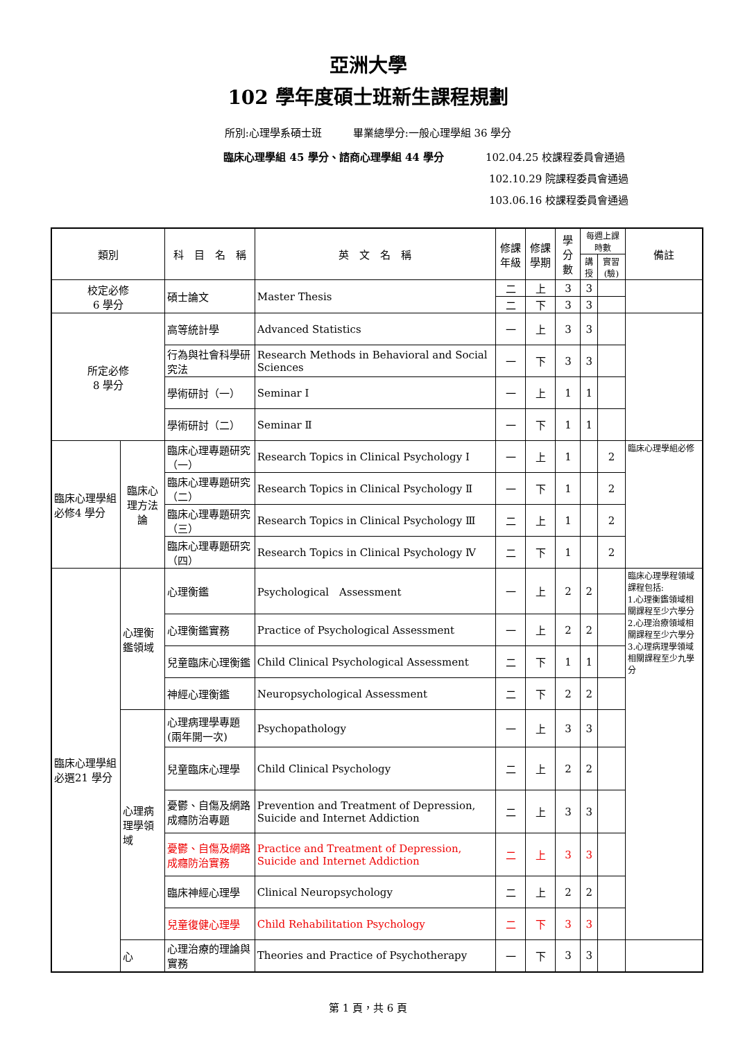亞洲大學
102 學年度碩士班新生課程規劃
所別:心理學系碩士班　　　畢業總學分:一般心理學組 36 學分
臨床心理學組 45 學分、諮商心理學組 44 學分 102.04.25 校課程委員會通過
102.10.29 院課程委員會通過
103.06.16 校課程委員會通過
| 類別 | | 科 目 名 稱 | 英 文 名 稱 | 修課年級 | 修課學期 | 學分數 | 每週上課時數 | | 備註 |
| --- | --- | --- | --- | --- | --- | --- | --- | --- | --- |
| | | | | | | | 講授 | 實習(驗) | |
| 校定必修 6 學分 | | 碩士論文 | Master Thesis | 二 | 上 | 3 | 3 | | |
| | | | | 二 | 下 | 3 | 3 | | |
| 所定必修 8 學分 | | 高等統計學 | Advanced Statistics | 一 | 上 | 3 | 3 | | |
| | | 行為與社會科學研究法 | Research Methods in Behavioral and Social Sciences | 一 | 下 | 3 | 3 | | |
| | | 學術研討（一） | Seminar Ⅰ | 一 | 上 | 1 | 1 | | |
| | | 學術研討（二） | Seminar Ⅱ | 一 | 下 | 1 | 1 | | |
| 臨床心理學組必修4 學分 | 臨床心理方法論 | 臨床心理專題研究（一） | Research Topics in Clinical Psychology Ⅰ | 一 | 上 | 1 | | 2 | 臨床心理學組必修 |
| | | 臨床心理專題研究（二） | Research Topics in Clinical Psychology Ⅱ | 一 | 下 | 1 | | 2 | |
| | | 臨床心理專題研究（三） | Research Topics in Clinical Psychology Ⅲ | 二 | 上 | 1 | | 2 | |
| | | 臨床心理專題研究（四） | Research Topics in Clinical Psychology Ⅳ | 二 | 下 | 1 | | 2 | |
| 臨床心理學組必選21 學分 | 心理衡鑑領域 | 心理衡鑑 | Psychological Assessment | 一 | 上 | 2 | 2 | | 臨床心理學程領域課程包括: 1.心理衡鑑領域相關課程至少六學分 2.心理治療領域相關課程至少六學分 3.心理病理學領域相關課程至少九學分 |
| | | 心理衡鑑實務 | Practice of Psychological Assessment | 一 | 上 | 2 | 2 | | |
| | | 兒童臨床心理衡鑑 | Child Clinical Psychological Assessment | 二 | 下 | 1 | 1 | | |
| | | 神經心理衡鑑 | Neuropsychological Assessment | 二 | 下 | 2 | 2 | | |
| | 心理病理學領域 | 心理病理學專題 (兩年開一次) | Psychopathology | 一 | 上 | 3 | 3 | | |
| | | 兒童臨床心理學 | Child Clinical Psychology | 二 | 上 | 2 | 2 | | |
| | | 憂鬱、自傷及網路成癮防治專題 | Prevention and Treatment of Depression, Suicide and Internet Addiction | 二 | 上 | 3 | 3 | | |
| | | 憂鬱、自傷及網路成癮防治實務 | Practice and Treatment of Depression, Suicide and Internet Addiction | 二 | 上 | 3 | 3 | | |
| | | 臨床神經心理學 | Clinical Neuropsychology | 二 | 上 | 2 | 2 | | |
| | | 兒童復健心理學 | Child Rehabilitation Psychology | 二 | 下 | 3 | 3 | | |
| | 心 | 心理治療的理論與實務 | Theories and Practice of Psychotherapy | 一 | 下 | 3 | 3 | | |
第 1 頁，共 6 頁